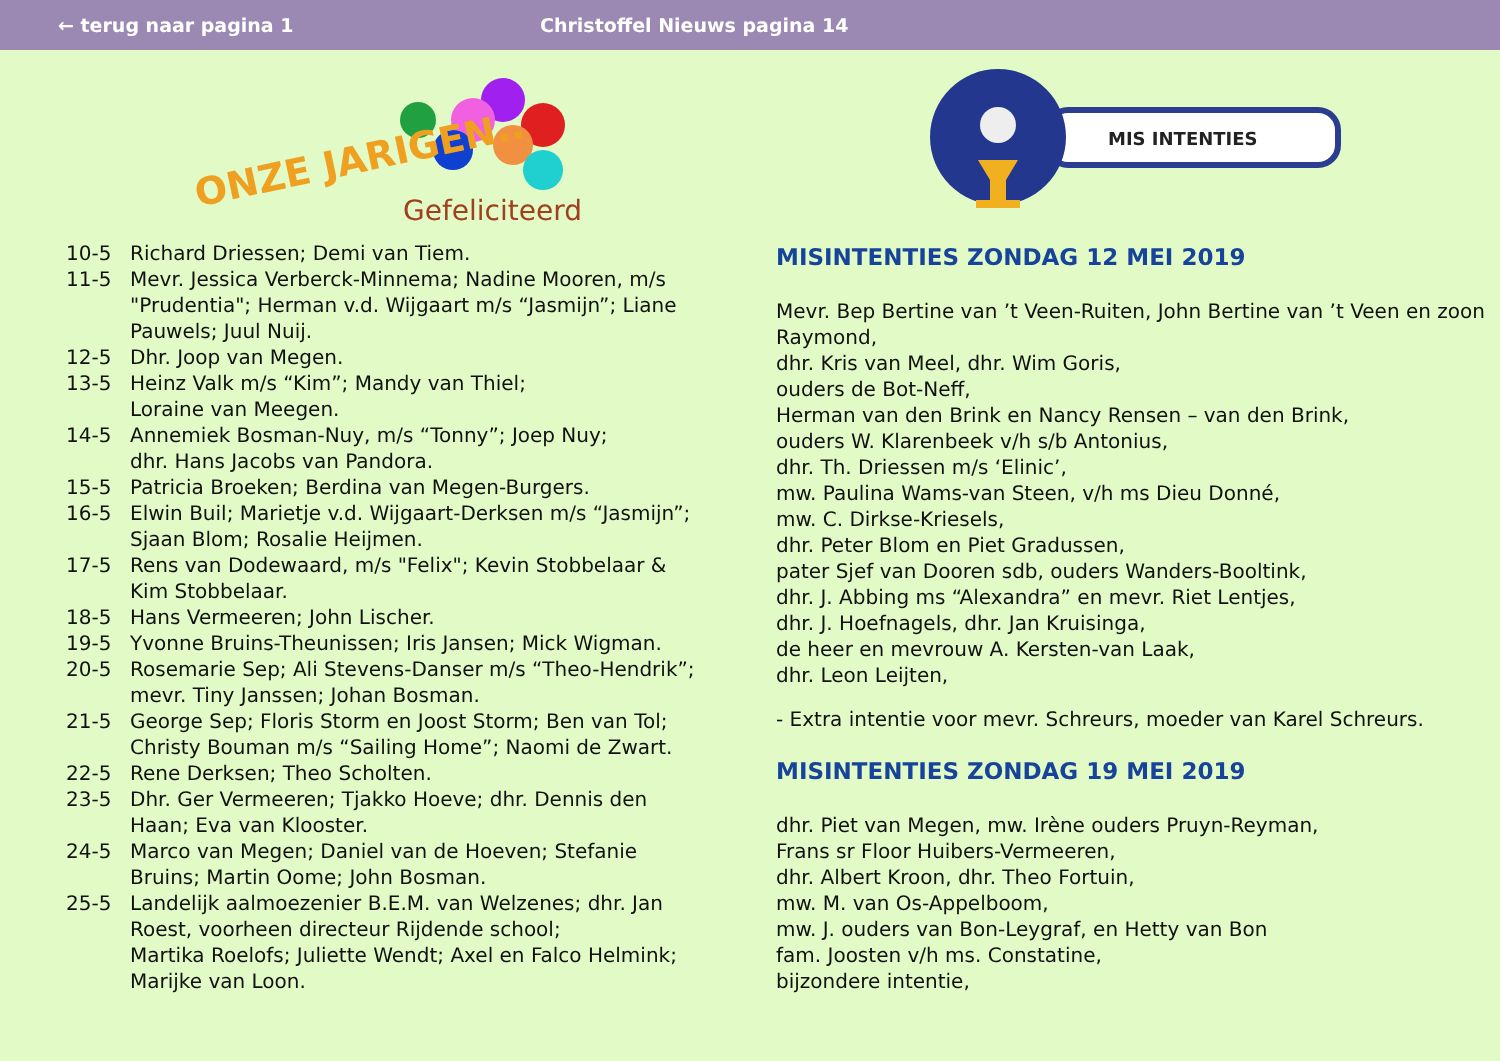← terug naar pagina 1 Christoffel Nieuws pagina 14
ONZE JARIGEN..
Gefeliciteerd
| 10-5 | Richard Driessen; Demi van Tiem. |
| 11-5 | Mevr. Jessica Verberck-Minnema; Nadine Mooren, m/s "Prudentia"; Herman v.d. Wijgaart m/s “Jasmijn”; Liane Pauwels; Juul Nuij. |
| 12-5 | Dhr. Joop van Megen. |
| 13-5 | Heinz Valk m/s “Kim”; Mandy van Thiel; Loraine van Meegen. |
| 14-5 | Annemiek Bosman-Nuy, m/s “Tonny”; Joep Nuy; dhr. Hans Jacobs van Pandora. |
| 15-5 | Patricia Broeken; Berdina van Megen-Burgers. |
| 16-5 | Elwin Buil; Marietje v.d. Wijgaart-Derksen m/s “Jasmijn”; Sjaan Blom; Rosalie Heijmen. |
| 17-5 | Rens van Dodewaard, m/s "Felix"; Kevin Stobbelaar & Kim Stobbelaar. |
| 18-5 | Hans Vermeeren; John Lischer. |
| 19-5 | Yvonne Bruins-Theunissen; Iris Jansen; Mick Wigman. |
| 20-5 | Rosemarie Sep; Ali Stevens-Danser m/s “Theo-Hendrik”; mevr. Tiny Janssen; Johan Bosman. |
| 21-5 | George Sep; Floris Storm en Joost Storm; Ben van Tol; Christy Bouman m/s “Sailing Home”; Naomi de Zwart. |
| 22-5 | Rene Derksen; Theo Scholten. |
| 23-5 | Dhr. Ger Vermeeren; Tjakko Hoeve; dhr. Dennis den Haan; Eva van Klooster. |
| 24-5 | Marco van Megen; Daniel van de Hoeven; Stefanie Bruins; Martin Oome; John Bosman. |
| 25-5 | Landelijk aalmoezenier B.E.M. van Welzenes; dhr. Jan Roest, voorheen directeur Rijdende school; Martika Roelofs; Juliette Wendt; Axel en Falco Helmink; Marijke van Loon. |
MIS INTENTIES
MISINTENTIES ZONDAG 12 MEI 2019
Mevr. Bep Bertine van ’t Veen-Ruiten, John Bertine van ’t Veen en zoon Raymond,
dhr. Kris van Meel, dhr. Wim Goris,
ouders de Bot-Neff,
Herman van den Brink en Nancy Rensen – van den Brink,
ouders W. Klarenbeek v/h s/b Antonius,
dhr. Th. Driessen m/s ‘Elinic’,
mw. Paulina Wams-van Steen, v/h ms Dieu Donné,
mw. C. Dirkse-Kriesels,
dhr. Peter Blom en Piet Gradussen,
pater Sjef van Dooren sdb, ouders Wanders-Booltink,
dhr. J. Abbing ms “Alexandra” en mevr. Riet Lentjes,
dhr. J. Hoefnagels, dhr. Jan Kruisinga,
de heer en mevrouw A. Kersten-van Laak,
dhr. Leon Leijten,
- Extra intentie voor mevr. Schreurs, moeder van Karel Schreurs.
MISINTENTIES ZONDAG 19 MEI 2019
dhr. Piet van Megen, mw. Irène ouders Pruyn-Reyman,
Frans sr Floor Huibers-Vermeeren,
dhr. Albert Kroon, dhr. Theo Fortuin,
mw. M. van Os-Appelboom,
mw. J. ouders van Bon-Leygraf, en Hetty van Bon
fam. Joosten v/h ms. Constatine,
bijzondere intentie,